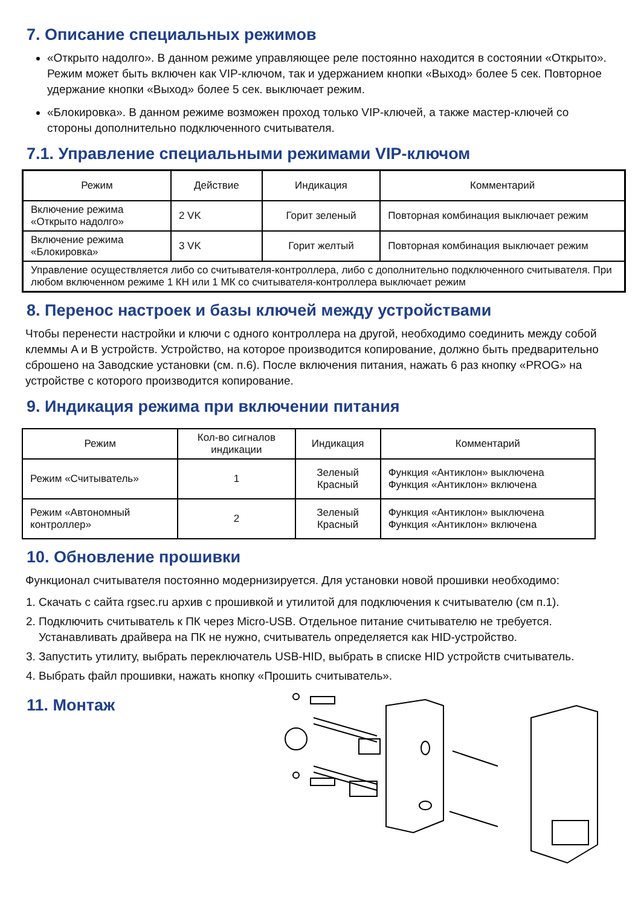7. Описание специальных режимов
«Открыто надолго». В данном режиме управляющее реле постоянно находится в состоянии «Открыто». Режим может быть включен как VIP-ключом, так и удержанием кнопки «Выход» более 5 сек. Повторное удержание кнопки «Выход» более 5 сек. выключает режим.
«Блокировка». В данном режиме возможен проход только VIP-ключей, а также мастер-ключей со стороны дополнительно подключенного считывателя.
7.1. Управление специальными режимами VIP-ключом
| Режим | Действие | Индикация | Комментарий |
| --- | --- | --- | --- |
| Включение режима «Открыто надолго» | 2 VK | Горит зеленый | Повторная комбинация выключает режим |
| Включение режима «Блокировка» | 3 VK | Горит желтый | Повторная комбинация выключает режим |
| Управление осуществляется либо со считывателя-контроллера, либо с дополнительно подключенного считывателя. При любом включенном режиме 1 КН или 1 МК со считывателя-контроллера выключает режим | | | |
8. Перенос настроек и базы ключей между устройствами
Чтобы перенести настройки и ключи с одного контроллера на другой, необходимо соединить между собой клеммы A и B устройств. Устройство, на которое производится копирование, должно быть предварительно сброшено на Заводские установки (см. п.6). После включения питания, нажать 6 раз кнопку «PROG» на устройстве с которого производится копирование.
9. Индикация режима при включении питания
| Режим | Кол-во сигналов индикации | Индикация | Комментарий |
| --- | --- | --- | --- |
| Режим «Считыватель» | 1 | Зеленый Красный | Функция «Антиклон» выключена Функция «Антиклон» включена |
| Режим «Автономный контроллер» | 2 | Зеленый Красный | Функция «Антиклон» выключена Функция «Антиклон» включена |
10. Обновление прошивки
Функционал считывателя постоянно модернизируется. Для установки новой прошивки необходимо:
1. Скачать с сайта rgsec.ru архив с прошивкой и утилитой для подключения к считывателю (см п.1).
2. Подключить считыватель к ПК через Micro-USB. Отдельное питание считывателю не требуется. Устанавливать драйвера на ПК не нужно, считыватель определяется как HID-устройство.
3. Запустить утилиту, выбрать переключатель USB-HID, выбрать в списке HID устройств считыватель.
4. Выбрать файл прошивки, нажать кнопку «Прошить считыватель».
11. Монтаж